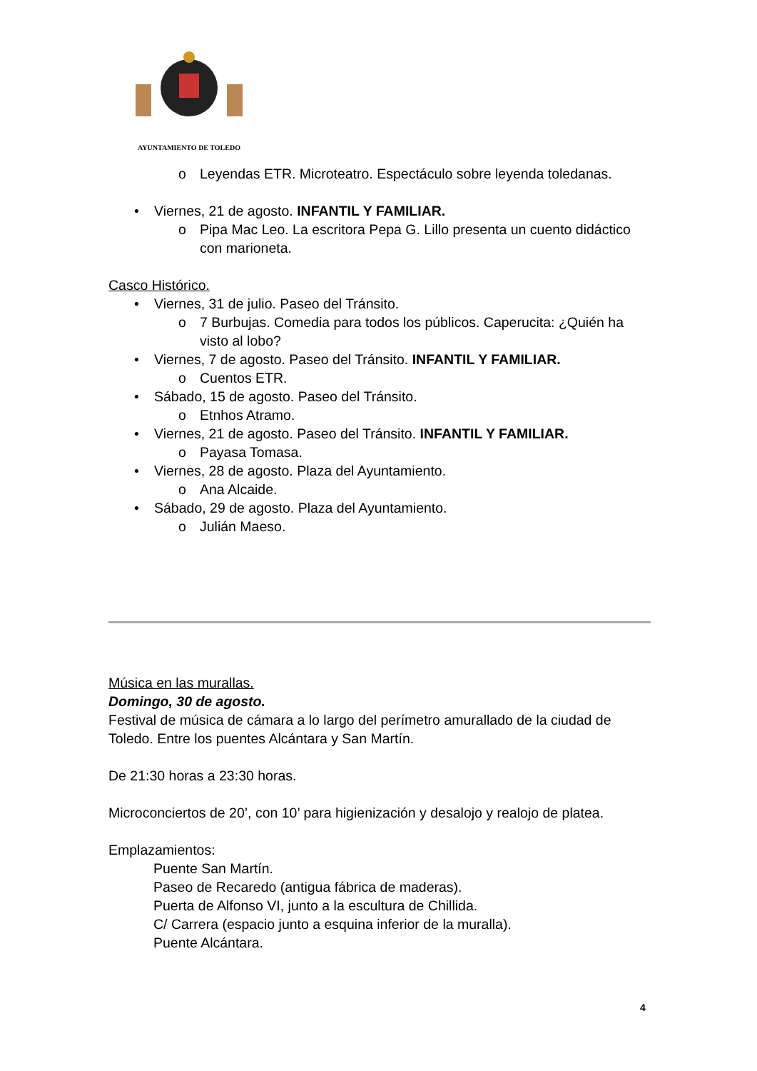AYUNTAMIENTO DE TOLEDO
o Leyendas ETR. Microteatro. Espectáculo sobre leyenda toledanas.
• Viernes, 21 de agosto. INFANTIL Y FAMILIAR.
o Pipa Mac Leo. La escritora Pepa G. Lillo presenta un cuento didáctico con marioneta.
Casco Histórico.
• Viernes, 31 de julio. Paseo del Tránsito.
o 7 Burbujas. Comedia para todos los públicos. Caperucita: ¿Quién ha visto al lobo?
• Viernes, 7 de agosto. Paseo del Tránsito. INFANTIL Y FAMILIAR.
o Cuentos ETR.
• Sábado, 15 de agosto. Paseo del Tránsito.
o Etnhos Atramo.
• Viernes, 21 de agosto. Paseo del Tránsito. INFANTIL Y FAMILIAR.
o Payasa Tomasa.
• Viernes, 28 de agosto. Plaza del Ayuntamiento.
o Ana Alcaide.
• Sábado, 29 de agosto. Plaza del Ayuntamiento.
o Julián Maeso.
Música en las murallas.
Domingo, 30 de agosto.
Festival de música de cámara a lo largo del perímetro amurallado de la ciudad de Toledo. Entre los puentes Alcántara y San Martín.
De 21:30 horas a 23:30 horas.
Microconciertos de 20’, con 10’ para higienización y desalojo y realojo de platea.
Emplazamientos:
Puente San Martín.
Paseo de Recaredo (antigua fábrica de maderas).
Puerta de Alfonso VI, junto a la escultura de Chillida.
C/ Carrera (espacio junto a esquina inferior de la muralla).
Puente Alcántara.
4